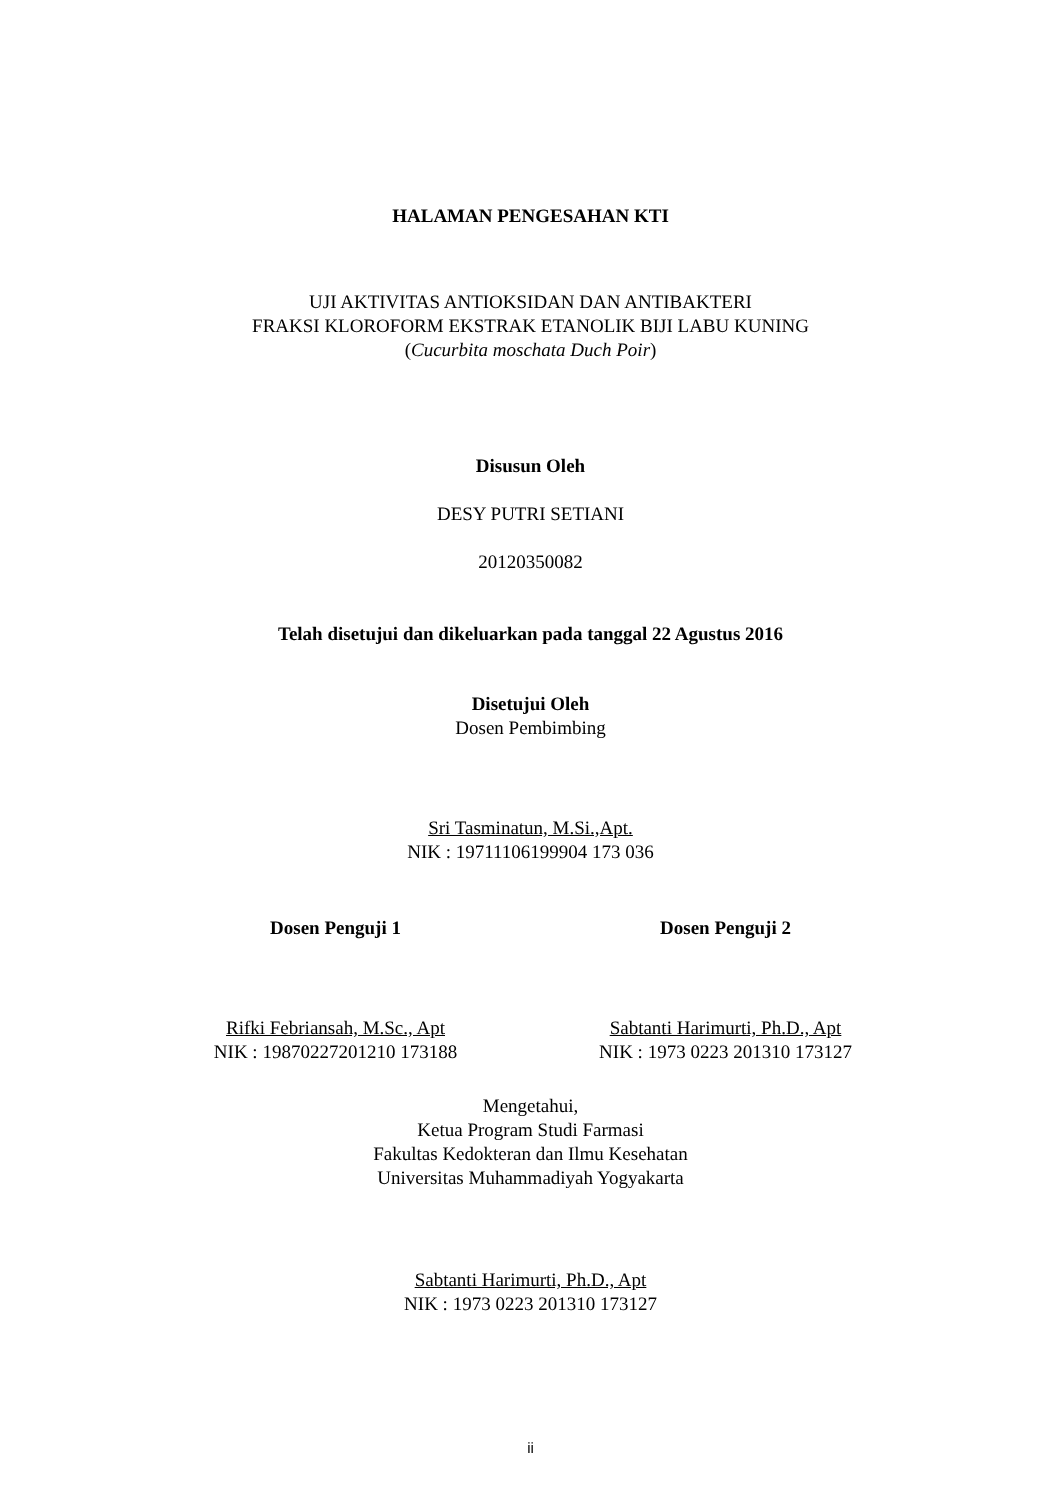HALAMAN PENGESAHAN KTI
UJI AKTIVITAS ANTIOKSIDAN DAN ANTIBAKTERI
FRAKSI KLOROFORM EKSTRAK ETANOLIK BIJI LABU KUNING
(Cucurbita moschata Duch Poir)
Disusun Oleh
DESY PUTRI SETIANI
20120350082
Telah disetujui dan dikeluarkan pada tanggal 22 Agustus 2016
Disetujui Oleh
Dosen Pembimbing
Sri Tasminatun, M.Si.,Apt.
NIK : 19711106199904 173 036
Dosen Penguji 1 Dosen Penguji 2
Rifki Febriansah, M.Sc., Apt
NIK : 19870227201210 173188
Sabtanti Harimurti, Ph.D., Apt
NIK : 1973 0223 201310 173127
Mengetahui,
Ketua Program Studi Farmasi
Fakultas Kedokteran dan Ilmu Kesehatan
Universitas Muhammadiyah Yogyakarta
Sabtanti Harimurti, Ph.D., Apt
NIK : 1973 0223 201310 173127
ii